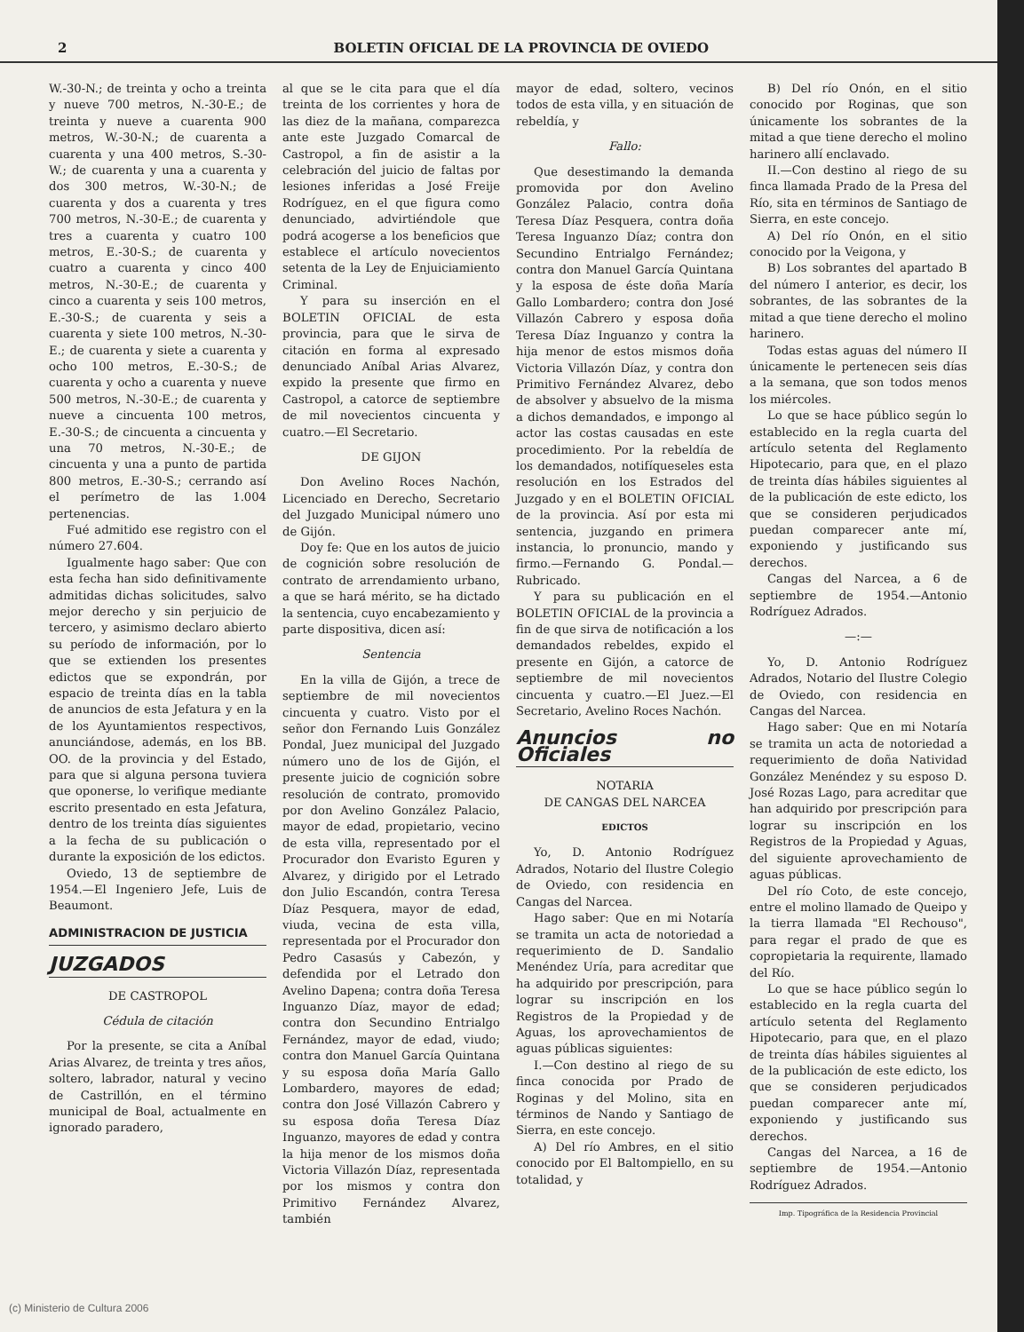2 BOLETIN OFICIAL DE LA PROVINCIA DE OVIEDO
W.-30-N.; de treinta y ocho a treinta y nueve 700 metros, N.-30-E.; de treinta y nueve a cuarenta 900 metros, W.-30-N.; de cuarenta a cuarenta y una 400 metros, S.-30-W.; de cuarenta y una a cuarenta y dos 300 metros, W.-30-N.; de cuarenta y dos a cuarenta y tres 700 metros, N.-30-E.; de cuarenta y tres a cuarenta y cuatro 100 metros, E.-30-S.; de cuarenta y cuatro a cuarenta y cinco 400 metros, N.-30-E.; de cuarenta y cinco a cuarenta y seis 100 metros, E.-30-S.; de cuarenta y seis a cuarenta y siete 100 metros, N.-30-E.; de cuarenta y siete a cuarenta y ocho 100 metros, E.-30-S.; de cuarenta y ocho a cuarenta y nueve 500 metros, N.-30-E.; de cuarenta y nueve a cincuenta 100 metros, E.-30-S.; de cincuenta a cincuenta y una 70 metros, N.-30-E.; de cincuenta y una a punto de partida 800 metros, E.-30-S.; cerrando así el perímetro de las 1.004 pertenencias.
Fué admitido ese registro con el número 27.604.
Igualmente hago saber: Que con esta fecha han sido definitivamente admitidas dichas solicitudes, salvo mejor derecho y sin perjuicio de tercero, y asimismo declaro abierto su período de información, por lo que se extienden los presentes edictos que se expondrán, por espacio de treinta días en la tabla de anuncios de esta Jefatura y en la de los Ayuntamientos respectivos, anunciándose, además, en los BB. OO. de la provincia y del Estado, para que si alguna persona tuviera que oponerse, lo verifique mediante escrito presentado en esta Jefatura, dentro de los treinta días siguientes a la fecha de su publicación o durante la exposición de los edictos.
Oviedo, 13 de septiembre de 1954.—El Ingeniero Jefe, Luis de Beaumont.
ADMINISTRACION DE JUSTICIA
JUZGADOS
DE CASTROPOL
Cédula de citación
Por la presente, se cita a Aníbal Arias Alvarez, de treinta y tres años, soltero, labrador, natural y vecino de Castrillón, en el término municipal de Boal, actualmente en ignorado paradero,
al que se le cita para que el día treinta de los corrientes y hora de las diez de la mañana, comparezca ante este Juzgado Comarcal de Castropol, a fin de asistir a la celebración del juicio de faltas por lesiones inferidas a José Freije Rodríguez, en el que figura como denunciado, advirtiéndole que podrá acogerse a los beneficios que establece el artículo novecientos setenta de la Ley de Enjuiciamiento Criminal.
Y para su inserción en el BOLETIN OFICIAL de esta provincia, para que le sirva de citación en forma al expresado denunciado Aníbal Arias Alvarez, expido la presente que firmo en Castropol, a catorce de septiembre de mil novecientos cincuenta y cuatro.—El Secretario.
DE GIJON
Don Avelino Roces Nachón, Licenciado en Derecho, Secretario del Juzgado Municipal número uno de Gijón.
Doy fe: Que en los autos de juicio de cognición sobre resolución de contrato de arrendamiento urbano, a que se hará mérito, se ha dictado la sentencia, cuyo encabezamiento y parte dispositiva, dicen así:
Sentencia
En la villa de Gijón, a trece de septiembre de mil novecientos cincuenta y cuatro. Visto por el señor don Fernando Luis González Pondal, Juez municipal del Juzgado número uno de los de Gijón, el presente juicio de cognición sobre resolución de contrato, promovido por don Avelino González Palacio, mayor de edad, propietario, vecino de esta villa, representado por el Procurador don Evaristo Eguren y Alvarez, y dirigido por el Letrado don Julio Escandón, contra Teresa Díaz Pesquera, mayor de edad, viuda, vecina de esta villa, representada por el Procurador don Pedro Casasús y Cabezón, y defendida por el Letrado don Avelino Dapena; contra doña Teresa Inguanzo Díaz, mayor de edad; contra don Secundino Entrialgo Fernández, mayor de edad, viudo; contra don Manuel García Quintana y su esposa doña María Gallo Lombardero, mayores de edad; contra don José Villazón Cabrero y su esposa doña Teresa Díaz Inguanzo, mayores de edad y contra la hija menor de los mismos doña Victoria Villazón Díaz, representada por los mismos y contra don Primitivo Fernández Alvarez, también
mayor de edad, soltero, vecinos todos de esta villa, y en situación de rebeldía, y
Fallo:
Que desestimando la demanda promovida por don Avelino González Palacio, contra doña Teresa Díaz Pesquera, contra doña Teresa Inguanzo Díaz; contra don Secundino Entrialgo Fernández; contra don Manuel García Quintana y la esposa de éste doña María Gallo Lombardero; contra don José Villazón Cabrero y esposa doña Teresa Díaz Inguanzo y contra la hija menor de estos mismos doña Victoria Villazón Díaz, y contra don Primitivo Fernández Alvarez, debo de absolver y absuelvo de la misma a dichos demandados, e impongo al actor las costas causadas en este procedimiento. Por la rebeldía de los demandados, notifíqueseles esta resolución en los Estrados del Juzgado y en el BOLETIN OFICIAL de la provincia. Así por esta mi sentencia, juzgando en primera instancia, lo pronuncio, mando y firmo.—Fernando G. Pondal.—Rubricado.
Y para su publicación en el BOLETIN OFICIAL de la provincia a fin de que sirva de notificación a los demandados rebeldes, expido el presente en Gijón, a catorce de septiembre de mil novecientos cincuenta y cuatro.—El Juez.—El Secretario, Avelino Roces Nachón.
Anuncios no Oficiales
NOTARIA
DE CANGAS DEL NARCEA
EDICTOS
Yo, D. Antonio Rodríguez Adrados, Notario del Ilustre Colegio de Oviedo, con residencia en Cangas del Narcea.
Hago saber: Que en mi Notaría se tramita un acta de notoriedad a requerimiento de D. Sandalio Menéndez Uría, para acreditar que ha adquirido por prescripción, para lograr su inscripción en los Registros de la Propiedad y de Aguas, los aprovechamientos de aguas públicas siguientes:
I.—Con destino al riego de su finca conocida por Prado de Roginas y del Molino, sita en términos de Nando y Santiago de Sierra, en este concejo.
A) Del río Ambres, en el sitio conocido por El Baltompiello, en su totalidad, y
B) Del río Onón, en el sitio conocido por Roginas, que son únicamente los sobrantes de la mitad a que tiene derecho el molino harinero allí enclavado.
II.—Con destino al riego de su finca llamada Prado de la Presa del Río, sita en términos de Santiago de Sierra, en este concejo.
A) Del río Onón, en el sitio conocido por la Veigona, y
B) Los sobrantes del apartado B del número I anterior, es decir, los sobrantes, de las sobrantes de la mitad a que tiene derecho el molino harinero.
Todas estas aguas del número II únicamente le pertenecen seis días a la semana, que son todos menos los miércoles.
Lo que se hace público según lo establecido en la regla cuarta del artículo setenta del Reglamento Hipotecario, para que, en el plazo de treinta días hábiles siguientes al de la publicación de este edicto, los que se consideren perjudicados puedan comparecer ante mí, exponiendo y justificando sus derechos.
Cangas del Narcea, a 6 de septiembre de 1954.—Antonio Rodríguez Adrados.
—:—
Yo, D. Antonio Rodríguez Adrados, Notario del Ilustre Colegio de Oviedo, con residencia en Cangas del Narcea.
Hago saber: Que en mi Notaría se tramita un acta de notoriedad a requerimiento de doña Natividad González Menéndez y su esposo D. José Rozas Lago, para acreditar que han adquirido por prescripción para lograr su inscripción en los Registros de la Propiedad y Aguas, del siguiente aprovechamiento de aguas públicas.
Del río Coto, de este concejo, entre el molino llamado de Queipo y la tierra llamada "El Rechouso", para regar el prado de que es copropietaria la requirente, llamado del Río.
Lo que se hace público según lo establecido en la regla cuarta del artículo setenta del Reglamento Hipotecario, para que, en el plazo de treinta días hábiles siguientes al de la publicación de este edicto, los que se consideren perjudicados puedan comparecer ante mí, exponiendo y justificando sus derechos.
Cangas del Narcea, a 16 de septiembre de 1954.—Antonio Rodríguez Adrados.
Imp. Tipográfica de la Residencia Provincial
(c) Ministerio de Cultura 2006